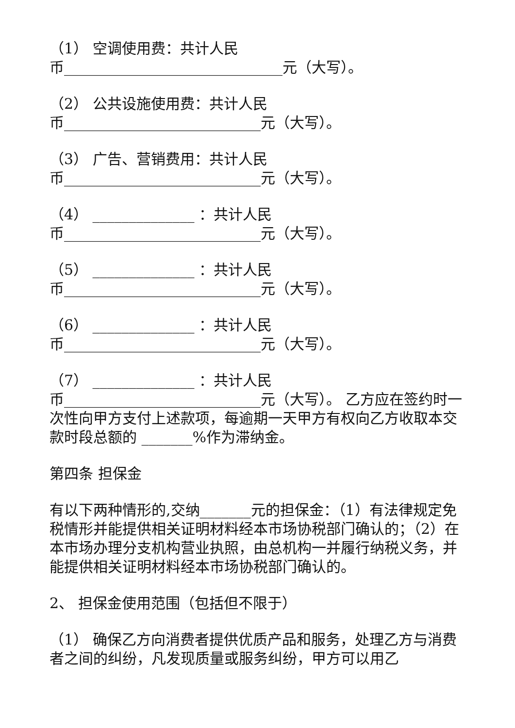（1） 空调使用费：共计人民
币______________________________元（大写）。
（2） 公共设施使用费：共计人民
币___________________________元（大写）。
（3） 广告、营销费用：共计人民
币___________________________元（大写）。
（4） ______________ ：共计人民
币___________________________元（大写）。
（5） ______________ ：共计人民
币___________________________元（大写）。
（6） ______________ ：共计人民
币___________________________元（大写）。
（7） ______________ ：共计人民
币___________________________元（大写）。 乙方应在签约时一次性向甲方支付上述款项，每逾期一天甲方有权向乙方收取本交款时段总额的 _______%作为滞纳金。
第四条 担保金
有以下两种情形的,交纳_______元的担保金：（1）有法律规定免税情形并能提供相关证明材料经本市场协税部门确认的；（2）在本市场办理分支机构营业执照，由总机构一并履行纳税义务，并能提供相关证明材料经本市场协税部门确认的。
2、 担保金使用范围（包括但不限于）
（1） 确保乙方向消费者提供优质产品和服务，处理乙方与消费者之间的纠纷，凡发现质量或服务纠纷，甲方可以用乙